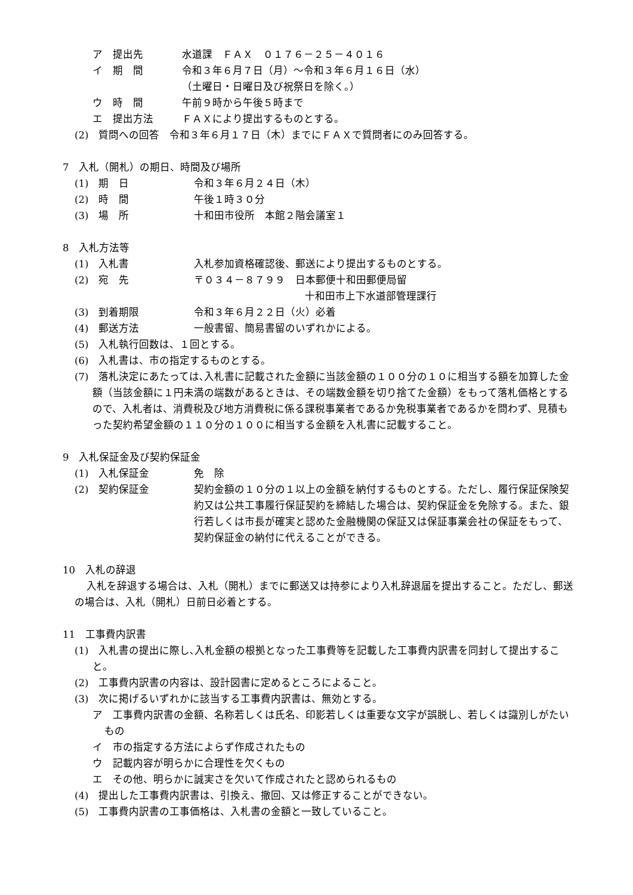ア　提出先 水道課　ＦＡＸ　０１７６－２５－４０１６
イ　期　間 令和３年６月７日（月）～令和３年６月１６日（水）
（土曜日・日曜日及び祝祭日を除く。）
ウ　時　間 午前９時から午後５時まで
エ　提出方法 ＦＡＸにより提出するものとする。
(2)　質問への回答　令和３年６月１７日（木）までにＦＡＸで質問者にのみ回答する。
7　入札（開札）の期日、時間及び場所
(1)　期　日 令和３年６月２４日（木）
(2)　時　間 午後１時３０分
(3)　場　所 十和田市役所　本館２階会議室１
8　入札方法等
(1)　入札書 入札参加資格確認後、郵送により提出するものとする。
(2)　宛　先 〒０３４－８７９９　日本郵便十和田郵便局留
十和田市上下水道部管理課行
(3)　到着期限 令和３年６月２２日（火）必着
(4)　郵送方法 一般書留、簡易書留のいずれかによる。
(5)　入札執行回数は、１回とする。
(6)　入札書は、市の指定するものとする。
(7)　落札決定にあたっては､入札書に記載された金額に当該金額の１００分の１０に相当する額を加算した金額（当該金額に１円未満の端数があるときは、その端数金額を切り捨てた金額）をもって落札価格とするので、入札者は、消費税及び地方消費税に係る課税事業者であるか免税事業者であるかを問わず、見積もった契約希望金額の１１０分の１００に相当する金額を入札書に記載すること。
9　入札保証金及び契約保証金
(1)　入札保証金 免　除
(2)　契約保証金 契約金額の１０分の１以上の金額を納付するものとする。ただし、履行保証保険契約又は公共工事履行保証契約を締結した場合は、契約保証金を免除する。また、銀行若しくは市長が確実と認めた金融機関の保証又は保証事業会社の保証をもって、契約保証金の納付に代えることができる。
10　入札の辞退
入札を辞退する場合は、入札（開札）までに郵送又は持参により入札辞退届を提出すること。ただし、郵送の場合は、入札（開札）日前日必着とする。
11　工事費内訳書
(1)　入札書の提出に際し､入札金額の根拠となった工事費等を記載した工事費内訳書を同封して提出すること。
(2)　工事費内訳書の内容は、設計図書に定めるところによること。
(3)　次に掲げるいずれかに該当する工事費内訳書は、無効とする。
ア　工事費内訳書の金額、名称若しくは氏名、印影若しくは重要な文字が誤脱し、若しくは識別しがたいもの
イ　市の指定する方法によらず作成されたもの
ウ　記載内容が明らかに合理性を欠くもの
エ　その他、明らかに誠実さを欠いて作成されたと認められるもの
(4)　提出した工事費内訳書は、引換え、撤回、又は修正することができない。
(5)　工事費内訳書の工事価格は、入札書の金額と一致していること。